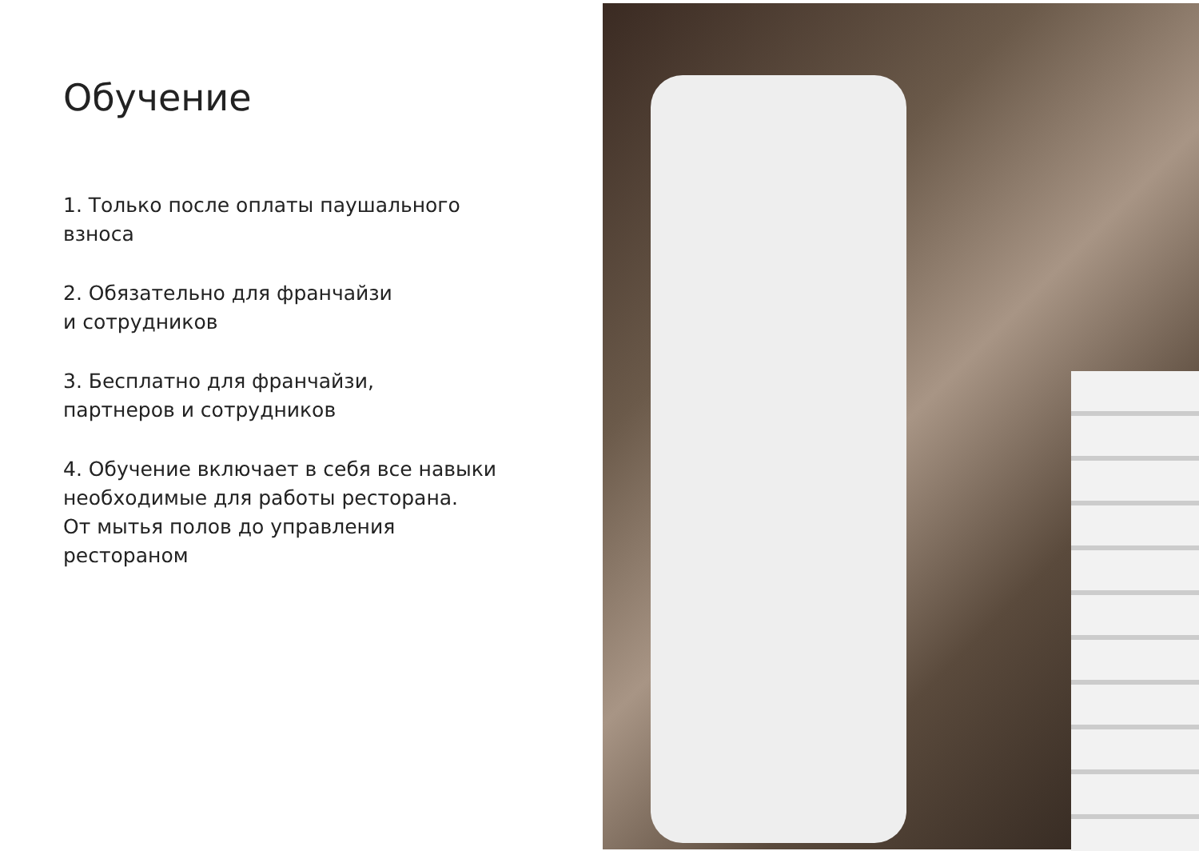Обучение
1. Только после оплаты паушального
взноса
2. Обязательно для франчайзи
и сотрудников
3. Бесплатно для франчайзи,
партнеров и сотрудников
4. Обучение включает в себя все навыки
необходимые для работы ресторана.
От мытья полов до управления
рестораном